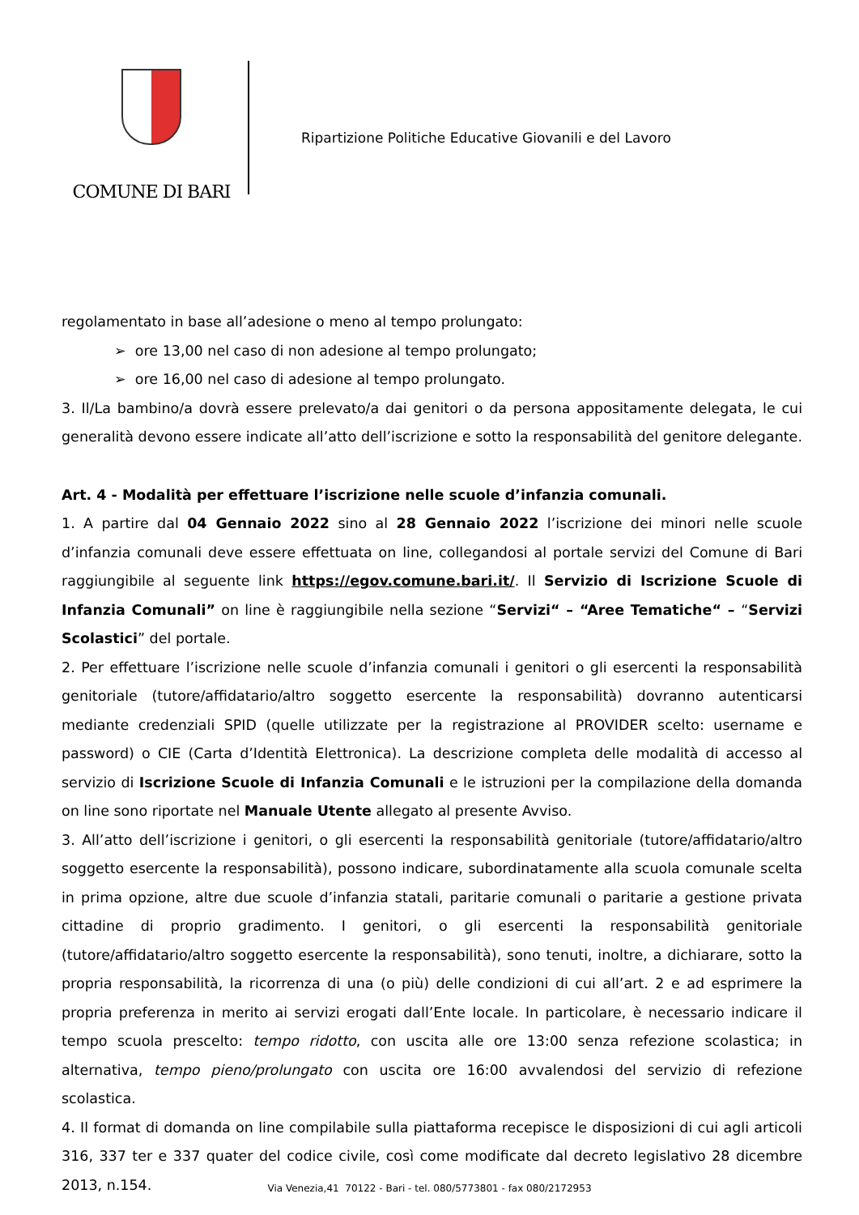COMUNE DI BARI
Ripartizione Politiche Educative Giovanili e del Lavoro
regolamentato in base all’adesione o meno al tempo prolungato:
➢ ore 13,00 nel caso di non adesione al tempo prolungato;
➢ ore 16,00 nel caso di adesione al tempo prolungato.
3. Il/La bambino/a dovrà essere prelevato/a dai genitori o da persona appositamente delegata, le cui generalità devono essere indicate all’atto dell’iscrizione e sotto la responsabilità del genitore delegante.
Art. 4 - Modalità per effettuare l’iscrizione nelle scuole d’infanzia comunali.
1. A partire dal 04 Gennaio 2022 sino al 28 Gennaio 2022 l’iscrizione dei minori nelle scuole d’infanzia comunali deve essere effettuata on line, collegandosi al portale servizi del Comune di Bari raggiungibile al seguente link https://egov.comune.bari.it/. Il Servizio di Iscrizione Scuole di Infanzia Comunali” on line è raggiungibile nella sezione “Servizi“ – “Aree Tematiche“ – “Servizi Scolastici” del portale.
2. Per effettuare l’iscrizione nelle scuole d’infanzia comunali i genitori o gli esercenti la responsabilità genitoriale (tutore/affidatario/altro soggetto esercente la responsabilità) dovranno autenticarsi mediante credenziali SPID (quelle utilizzate per la registrazione al PROVIDER scelto: username e password) o CIE (Carta d’Identità Elettronica). La descrizione completa delle modalità di accesso al servizio di Iscrizione Scuole di Infanzia Comunali e le istruzioni per la compilazione della domanda on line sono riportate nel Manuale Utente allegato al presente Avviso.
3. All’atto dell’iscrizione i genitori, o gli esercenti la responsabilità genitoriale (tutore/affidatario/altro soggetto esercente la responsabilità), possono indicare, subordinatamente alla scuola comunale scelta in prima opzione, altre due scuole d’infanzia statali, paritarie comunali o paritarie a gestione privata cittadine di proprio gradimento. I genitori, o gli esercenti la responsabilità genitoriale (tutore/affidatario/altro soggetto esercente la responsabilità), sono tenuti, inoltre, a dichiarare, sotto la propria responsabilità, la ricorrenza di una (o più) delle condizioni di cui all’art. 2 e ad esprimere la propria preferenza in merito ai servizi erogati dall’Ente locale. In particolare, è necessario indicare il tempo scuola prescelto: tempo ridotto, con uscita alle ore 13:00 senza refezione scolastica; in alternativa, tempo pieno/prolungato con uscita ore 16:00 avvalendosi del servizio di refezione scolastica.
4. Il format di domanda on line compilabile sulla piattaforma recepisce le disposizioni di cui agli articoli 316, 337 ter e 337 quater del codice civile, così come modificate dal decreto legislativo 28 dicembre 2013, n.154.
Via Venezia,41 70122 - Bari - tel. 080/5773801 - fax 080/2172953